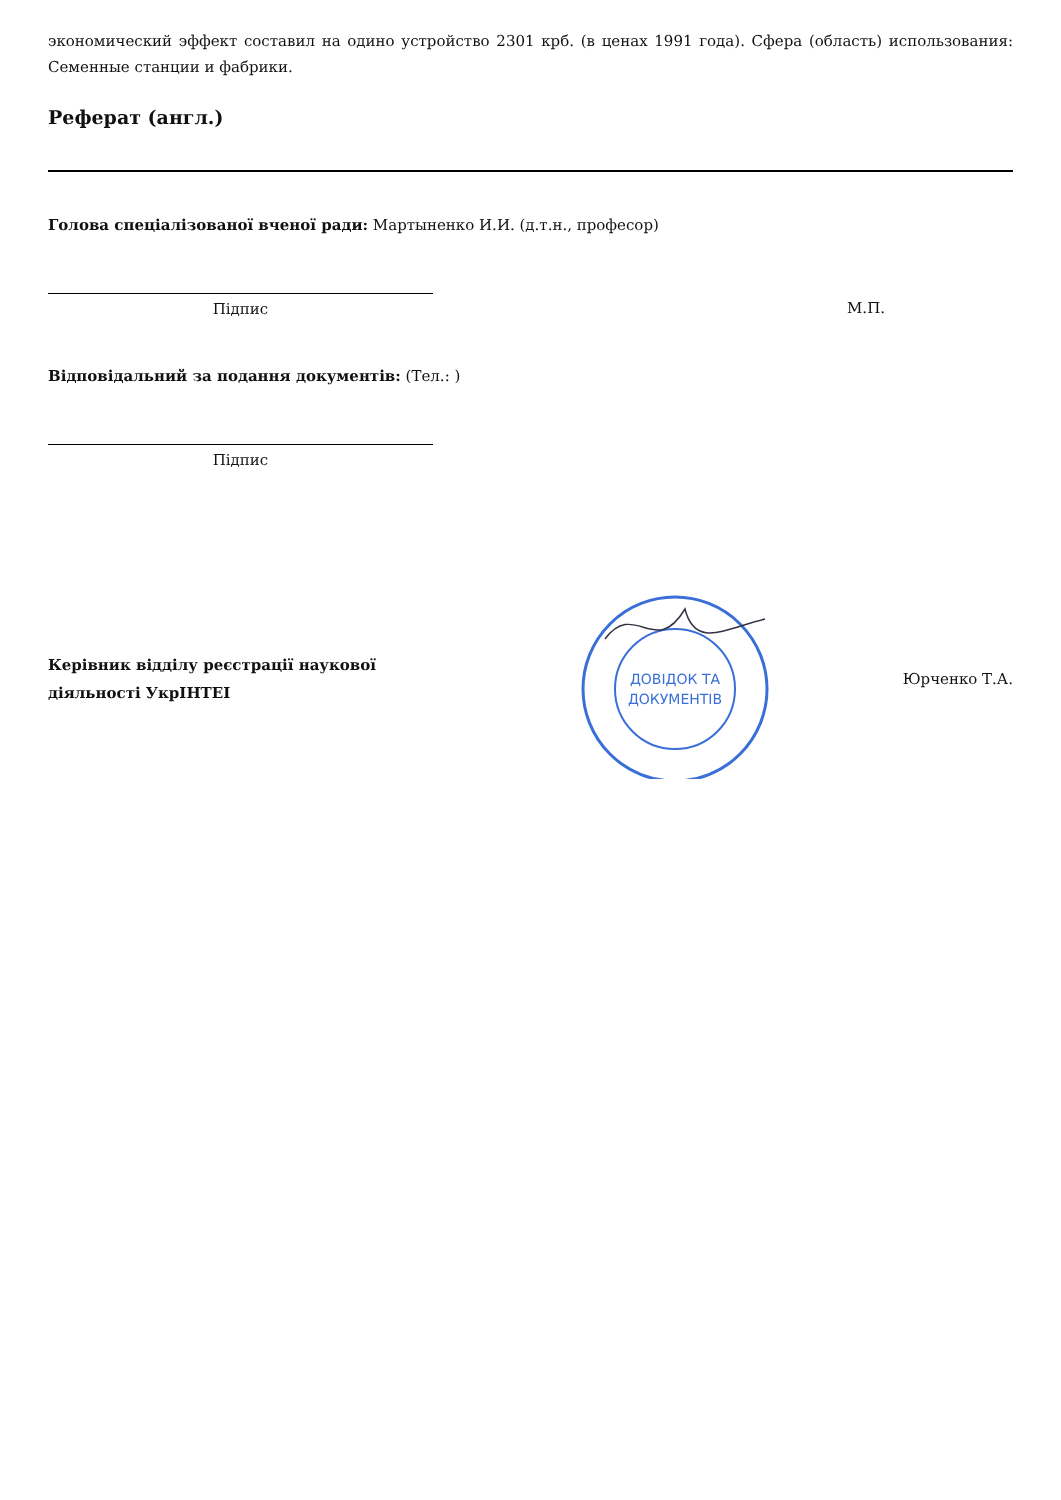экономический эффект составил на одино устройство 2301 крб. (в ценах 1991 года). Сфера (область) использования: Семенные станции и фабрики.
Реферат (англ.)
Голова спеціалізованої вченої ради: Мартыненко И.И. (д.т.н., професор)
Підпис М.П.
Відповідальний за подання документів: (Тел.: )
Підпис
Керівник відділу реєстрації наукової діяльності УкрІНТЕІ
ДОВІДОК ТА
ДОКУМЕНТІВ
Юрченко Т.А.